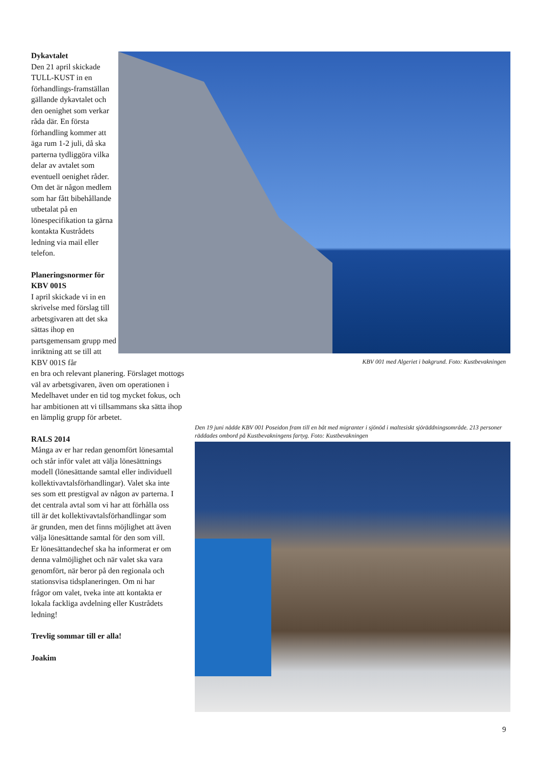Dykavtalet
Den 21 april skickade TULL-KUST in en förhandlings-framställan gällande dykavtalet och den oenighet som verkar råda där. En första förhandling kommer att äga rum 1-2 juli, då ska parterna tydliggöra vilka delar av avtalet som eventuell oenighet råder. Om det är någon medlem som har fått bibehållande utbetalat på en lönespecifikation ta gärna kontakta Kustrådets ledning via mail eller telefon.
Planeringsnormer för KBV 001S
I april skickade vi in en skrivelse med förslag till arbetsgivaren att det ska sättas ihop en partsgemensam grupp med inriktning att se till att KBV 001S får
en bra och relevant planering. Förslaget mottogs väl av arbetsgivaren, även om operationen i Medelhavet under en tid tog mycket fokus, och har ambitionen att vi tillsammans ska sätta ihop en lämplig grupp för arbetet.
RALS 2014
Många av er har redan genomfört lönesamtal och står inför valet att välja lönesättnings modell (lönesättande samtal eller individuell kollektivavtalsförhandlingar). Valet ska inte ses som ett prestigval av någon av parterna. I det centrala avtal som vi har att förhålla oss till är det kollektivavtalsförhandlingar som är grunden, men det finns möjlighet att även välja lönesättande samtal för den som vill. Er lönesättandechef ska ha informerat er om denna valmöjlighet och när valet ska vara genomfört, när beror på den regionala och stationsvisa tidsplaneringen. Om ni har frågor om valet, tveka inte att kontakta er lokala fackliga avdelning eller Kustrådets ledning!
Trevlig sommar till er alla!
Joakim
KBV 001 med Algeriet i bakgrund. Foto: Kustbevakningen
Den 19 juni nådde KBV 001 Poseidon fram till en båt med migranter i sjönöd i maltesiskt sjöräddningsområde. 213 personer räddades ombord på Kustbevakningens fartyg. Foto: Kustbevakningen
9